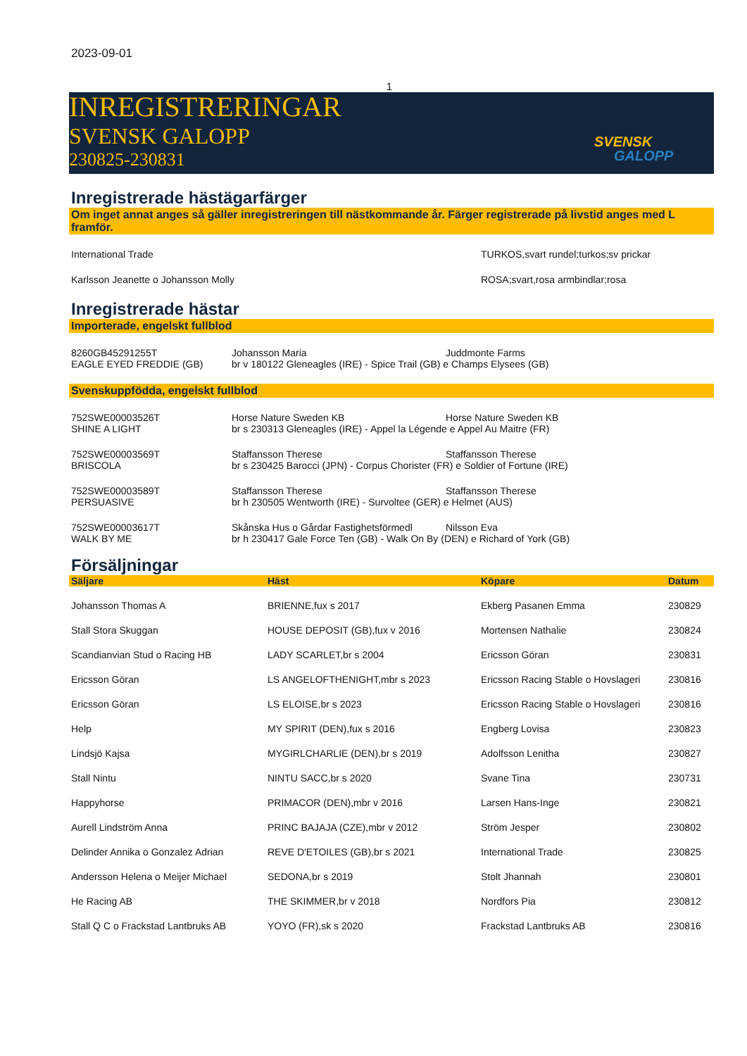2023-09-01
1
INREGISTRERINGAR
SVENSK GALOPP
230825-230831
SVENSK
GALOPP
Inregistrerade hästägarfärger
Om inget annat anges så gäller inregistreringen till nästkommande år. Färger registrerade på livstid anges med L framför.
| International Trade | TURKOS,svart rundel;turkos;sv prickar |
| Karlsson Jeanette o Johansson Molly | ROSA;svart,rosa armbindlar;rosa |
Inregistrerade hästar
Importerade, engelskt fullblod
| 8260GB45291255T | Johansson Maria | Juddmonte Farms |
| EAGLE EYED FREDDIE (GB) | br v 180122 Gleneagles (IRE) - Spice Trail (GB) e Champs Elysees (GB) | |
Svenskuppfödda, engelskt fullblod
| 752SWE00003526T | Horse Nature Sweden KB | Horse Nature Sweden KB |
| SHINE A LIGHT | br s 230313 Gleneagles (IRE) - Appel la Légende e Appel Au Maitre (FR) | |
| 752SWE00003569T | Staffansson Therese | Staffansson Therese |
| BRISCOLA | br s 230425 Barocci (JPN) - Corpus Chorister (FR) e Soldier of Fortune (IRE) | |
| 752SWE00003589T | Staffansson Therese | Staffansson Therese |
| PERSUASIVE | br h 230505 Wentworth (IRE) - Survoltee (GER) e Helmet (AUS) | |
| 752SWE00003617T | Skånska Hus o Gårdar Fastighetsförmedl | Nilsson Eva |
| WALK BY ME | br h 230417 Gale Force Ten (GB) - Walk On By (DEN) e Richard of York (GB) | |
Försäljningar
| Säljare | Häst | Köpare | Datum |
| --- | --- | --- | --- |
| Johansson Thomas A | BRIENNE,fux s 2017 | Ekberg Pasanen Emma | 230829 |
| Stall Stora Skuggan | HOUSE DEPOSIT (GB),fux v 2016 | Mortensen Nathalie | 230824 |
| Scandianvian Stud o Racing HB | LADY SCARLET,br s 2004 | Ericsson Göran | 230831 |
| Ericsson Göran | LS ANGELOFTHENIGHT,mbr s 2023 | Ericsson Racing Stable o Hovslageri | 230816 |
| Ericsson Göran | LS ELOISE,br s 2023 | Ericsson Racing Stable o Hovslageri | 230816 |
| Help | MY SPIRIT (DEN),fux s 2016 | Engberg Lovisa | 230823 |
| Lindsjö Kajsa | MYGIRLCHARLIE (DEN),br s 2019 | Adolfsson Lenitha | 230827 |
| Stall Nintu | NINTU SACC,br s 2020 | Svane Tina | 230731 |
| Happyhorse | PRIMACOR (DEN),mbr v 2016 | Larsen Hans-Inge | 230821 |
| Aurell Lindström Anna | PRINC BAJAJA (CZE),mbr v 2012 | Ström Jesper | 230802 |
| Delinder Annika o Gonzalez Adrian | REVE D'ETOILES (GB),br s 2021 | International Trade | 230825 |
| Andersson Helena o Meijer Michael | SEDONA,br s 2019 | Stolt Jhannah | 230801 |
| He Racing AB | THE SKIMMER,br v 2018 | Nordfors Pia | 230812 |
| Stall Q C o Frackstad Lantbruks AB | YOYO (FR),sk s 2020 | Frackstad Lantbruks AB | 230816 |